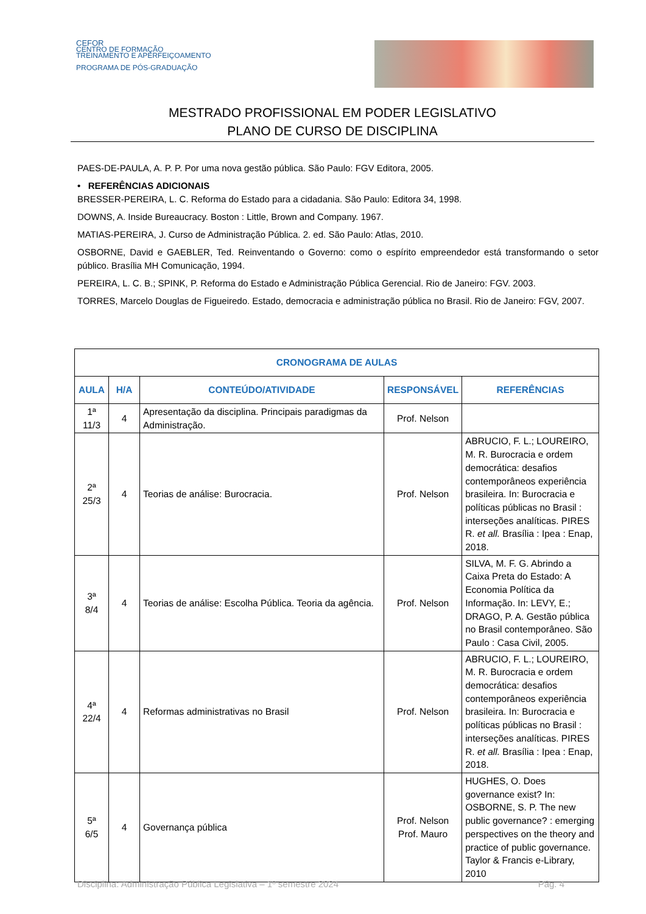CEFOR
CENTRO DE FORMAÇÃO
TREINAMENTO E APERFEIÇOAMENTO
PROGRAMA DE PÓS-GRADUAÇÃO
MESTRADO PROFISSIONAL EM PODER LEGISLATIVO
PLANO DE CURSO DE DISCIPLINA
PAES-DE-PAULA, A. P. P. Por uma nova gestão pública. São Paulo: FGV Editora, 2005.
• REFERÊNCIAS ADICIONAIS
BRESSER-PEREIRA, L. C. Reforma do Estado para a cidadania. São Paulo: Editora 34, 1998.
DOWNS, A. Inside Bureaucracy. Boston : Little, Brown and Company. 1967.
MATIAS-PEREIRA, J. Curso de Administração Pública. 2. ed. São Paulo: Atlas, 2010.
OSBORNE, David e GAEBLER, Ted. Reinventando o Governo: como o espírito empreendedor está transformando o setor público. Brasília MH Comunicação, 1994.
PEREIRA, L. C. B.; SPINK, P. Reforma do Estado e Administração Pública Gerencial. Rio de Janeiro: FGV. 2003.
TORRES, Marcelo Douglas de Figueiredo. Estado, democracia e administração pública no Brasil. Rio de Janeiro: FGV, 2007.
| CRONOGRAMA DE AULAS | | | | |
| --- | --- | --- | --- | --- |
| AULA | H/A | CONTEÚDO/ATIVIDADE | RESPONSÁVEL | REFERÊNCIAS |
| 1ª 11/3 | 4 | Apresentação da disciplina. Principais paradigmas da Administração. | Prof. Nelson | |
| 2ª 25/3 | 4 | Teorias de análise: Burocracia. | Prof. Nelson | ABRUCIO, F. L.; LOUREIRO, M. R. Burocracia e ordem democrática: desafios contemporâneos experiência brasileira. In: Burocracia e políticas públicas no Brasil : interseções analíticas. PIRES R. et all. Brasília : Ipea : Enap, 2018. |
| 3ª 8/4 | 4 | Teorias de análise: Escolha Pública. Teoria da agência. | Prof. Nelson | SILVA, M. F. G. Abrindo a Caixa Preta do Estado: A Economia Política da Informação. In: LEVY, E.; DRAGO, P. A. Gestão pública no Brasil contemporâneo. São Paulo : Casa Civil, 2005. |
| 4ª 22/4 | 4 | Reformas administrativas no Brasil | Prof. Nelson | ABRUCIO, F. L.; LOUREIRO, M. R. Burocracia e ordem democrática: desafios contemporâneos experiência brasileira. In: Burocracia e políticas públicas no Brasil : interseções analíticas. PIRES R. et all. Brasília : Ipea : Enap, 2018. |
| 5ª 6/5 | 4 | Governança pública | Prof. Nelson Prof. Mauro | HUGHES, O. Does governance exist? In: OSBORNE, S. P. The new public governance? : emerging perspectives on the theory and practice of public governance. Taylor & Francis e-Library, 2010 |
Disciplina: Administração Pública Legislativa – 1º semestre 2024 Pág. 4